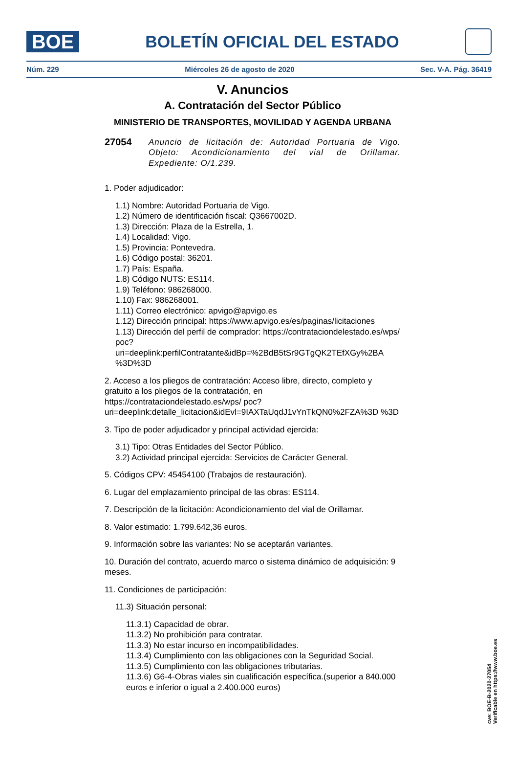BOE
BOLETÍN OFICIAL DEL ESTADO
Núm. 229 Miércoles 26 de agosto de 2020 Sec. V-A. Pág. 36419
V. Anuncios
A. Contratación del Sector Público
MINISTERIO DE TRANSPORTES, MOVILIDAD Y AGENDA URBANA
27054 Anuncio de licitación de: Autoridad Portuaria de Vigo. Objeto: Acondicionamiento del vial de Orillamar. Expediente: O/1.239.
1. Poder adjudicador:
1.1) Nombre: Autoridad Portuaria de Vigo.
1.2) Número de identificación fiscal: Q3667002D.
1.3) Dirección: Plaza de la Estrella, 1.
1.4) Localidad: Vigo.
1.5) Provincia: Pontevedra.
1.6) Código postal: 36201.
1.7) País: España.
1.8) Código NUTS: ES114.
1.9) Teléfono: 986268000.
1.10) Fax: 986268001.
1.11) Correo electrónico: apvigo@apvigo.es
1.12) Dirección principal: https://www.apvigo.es/es/paginas/licitaciones
1.13) Dirección del perfil de comprador: https://contrataciondelestado.es/wps/ poc?uri=deeplink:perfilContratante&idBp=%2BdB5tSr9GTgQK2TEfXGy%2BA %3D%3D
2. Acceso a los pliegos de contratación: Acceso libre, directo, completo y gratuito a los pliegos de la contratación, en https://contrataciondelestado.es/wps/ poc?uri=deeplink:detalle_licitacion&idEvl=9IAXTaUqdJ1vYnTkQN0%2FZA%3D %3D
3. Tipo de poder adjudicador y principal actividad ejercida:
3.1) Tipo: Otras Entidades del Sector Público.
3.2) Actividad principal ejercida: Servicios de Carácter General.
5. Códigos CPV: 45454100 (Trabajos de restauración).
6. Lugar del emplazamiento principal de las obras: ES114.
7. Descripción de la licitación: Acondicionamiento del vial de Orillamar.
8. Valor estimado: 1.799.642,36 euros.
9. Información sobre las variantes: No se aceptarán variantes.
10. Duración del contrato, acuerdo marco o sistema dinámico de adquisición: 9 meses.
11. Condiciones de participación:
11.3) Situación personal:
11.3.1) Capacidad de obrar.
11.3.2) No prohibición para contratar.
11.3.3) No estar incurso en incompatibilidades.
11.3.4) Cumplimiento con las obligaciones con la Seguridad Social.
11.3.5) Cumplimiento con las obligaciones tributarias.
11.3.6) G6-4-Obras viales sin cualificación específica.(superior a 840.000 euros e inferior o igual a 2.400.000 euros)
cve: BOE-B-2020-27054
Verificable en https://www.boe.es